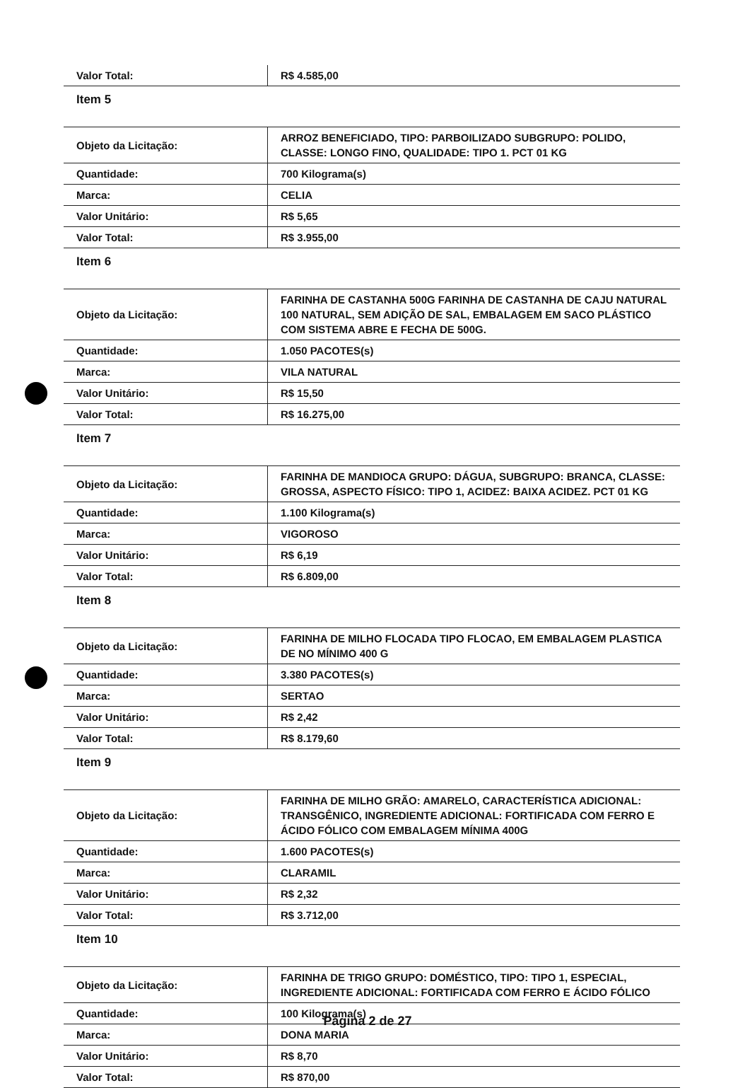| Valor Total: | R$ 4.585,00 |
| Item 5 | |
| Objeto da Licitação: | ARROZ BENEFICIADO, TIPO: PARBOILIZADO SUBGRUPO: POLIDO, CLASSE: LONGO FINO, QUALIDADE: TIPO 1. PCT 01 KG |
| Quantidade: | 700 Kilograma(s) |
| Marca: | CELIA |
| Valor Unitário: | R$ 5,65 |
| Valor Total: | R$ 3.955,00 |
| Item 6 | |
| Objeto da Licitação: | FARINHA DE CASTANHA 500G FARINHA DE CASTANHA DE CAJU NATURAL 100 NATURAL, SEM ADIÇÃO DE SAL, EMBALAGEM EM SACO PLÁSTICO COM SISTEMA ABRE E FECHA DE 500G. |
| Quantidade: | 1.050 PACOTES(s) |
| Marca: | VILA NATURAL |
| Valor Unitário: | R$ 15,50 |
| Valor Total: | R$ 16.275,00 |
| Item 7 | |
| Objeto da Licitação: | FARINHA DE MANDIOCA GRUPO: DÁGUA, SUBGRUPO: BRANCA, CLASSE: GROSSA, ASPECTO FÍSICO: TIPO 1, ACIDEZ: BAIXA ACIDEZ. PCT 01 KG |
| Quantidade: | 1.100 Kilograma(s) |
| Marca: | VIGOROSO |
| Valor Unitário: | R$ 6,19 |
| Valor Total: | R$ 6.809,00 |
| Item 8 | |
| Objeto da Licitação: | FARINHA DE MILHO FLOCADA TIPO FLOCAO, EM EMBALAGEM PLASTICA DE NO MÍNIMO 400 G |
| Quantidade: | 3.380 PACOTES(s) |
| Marca: | SERTAO |
| Valor Unitário: | R$ 2,42 |
| Valor Total: | R$ 8.179,60 |
| Item 9 | |
| Objeto da Licitação: | FARINHA DE MILHO GRÃO: AMARELO, CARACTERÍSTICA ADICIONAL: TRANSGÊNICO, INGREDIENTE ADICIONAL: FORTIFICADA COM FERRO E ÁCIDO FÓLICO COM EMBALAGEM MÍNIMA 400G |
| Quantidade: | 1.600 PACOTES(s) |
| Marca: | CLARAMIL |
| Valor Unitário: | R$ 2,32 |
| Valor Total: | R$ 3.712,00 |
| Item 10 | |
| Objeto da Licitação: | FARINHA DE TRIGO GRUPO: DOMÉSTICO, TIPO: TIPO 1, ESPECIAL, INGREDIENTE ADICIONAL: FORTIFICADA COM FERRO E ÁCIDO FÓLICO |
| Quantidade: | 100 Kilograma(s) |
| Marca: | DONA MARIA |
| Valor Unitário: | R$ 8,70 |
| Valor Total: | R$ 870,00 |
Página 2 de 27